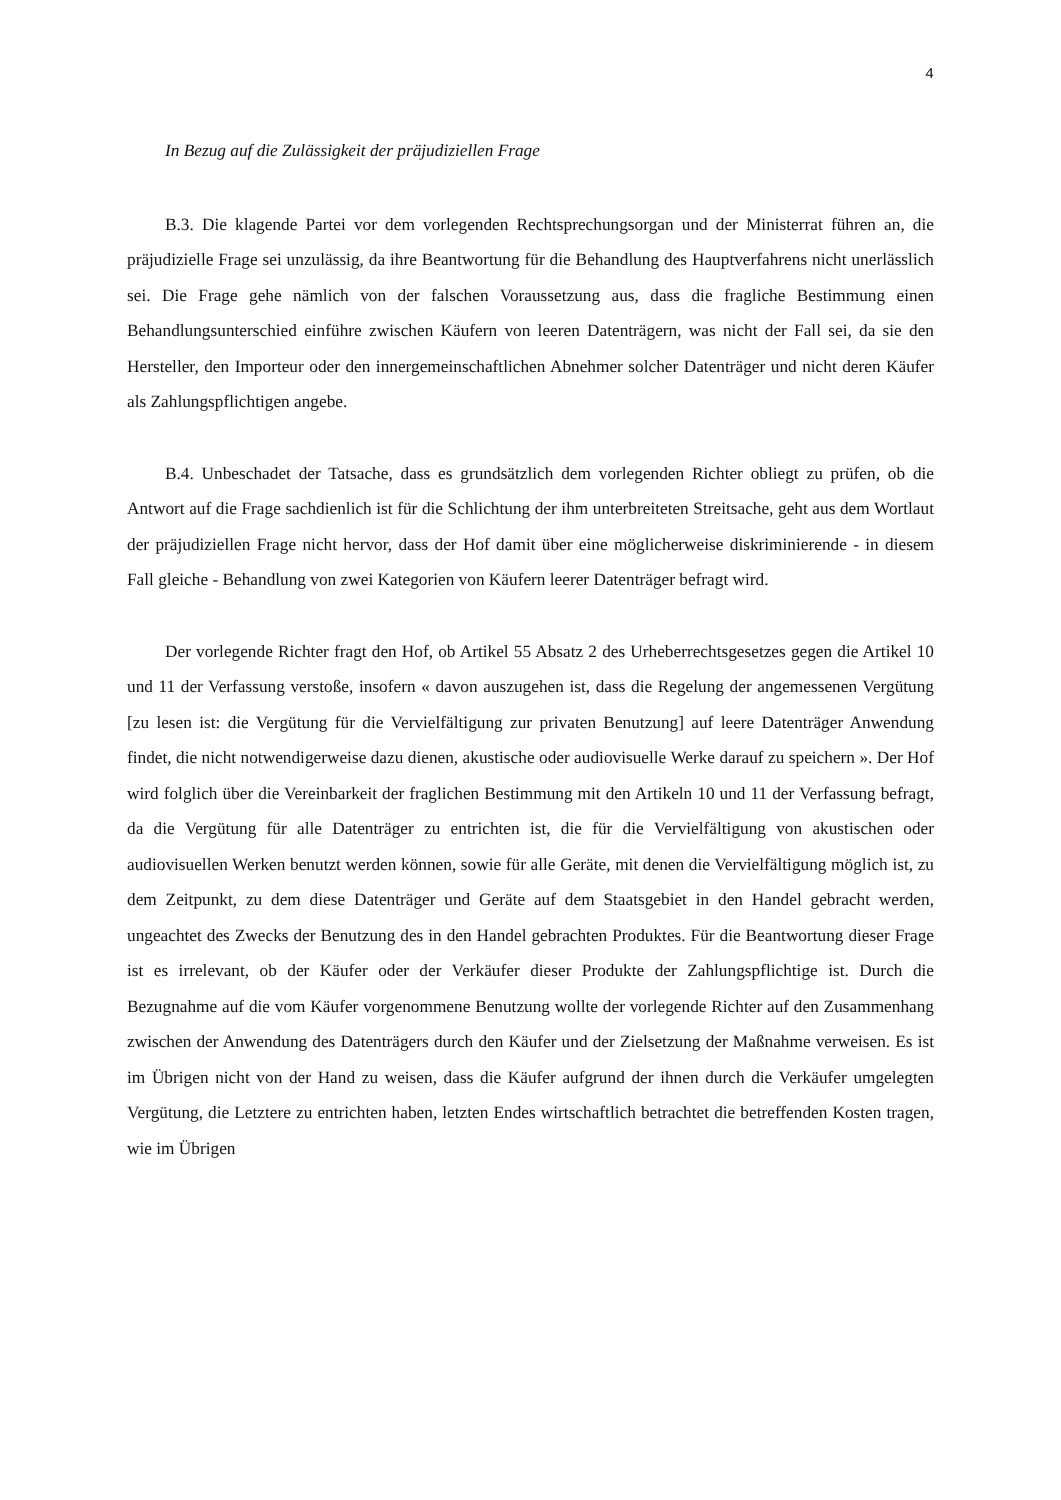4
In Bezug auf die Zulässigkeit der präjudiziellen Frage
B.3. Die klagende Partei vor dem vorlegenden Rechtsprechungsorgan und der Ministerrat führen an, die präjudizielle Frage sei unzulässig, da ihre Beantwortung für die Behandlung des Hauptverfahrens nicht unerlässlich sei. Die Frage gehe nämlich von der falschen Voraussetzung aus, dass die fragliche Bestimmung einen Behandlungsunterschied einführe zwischen Käufern von leeren Datenträgern, was nicht der Fall sei, da sie den Hersteller, den Importeur oder den innergemeinschaftlichen Abnehmer solcher Datenträger und nicht deren Käufer als Zahlungspflichtigen angebe.
B.4. Unbeschadet der Tatsache, dass es grundsätzlich dem vorlegenden Richter obliegt zu prüfen, ob die Antwort auf die Frage sachdienlich ist für die Schlichtung der ihm unterbreiteten Streitsache, geht aus dem Wortlaut der präjudiziellen Frage nicht hervor, dass der Hof damit über eine möglicherweise diskriminierende - in diesem Fall gleiche - Behandlung von zwei Kategorien von Käufern leerer Datenträger befragt wird.
Der vorlegende Richter fragt den Hof, ob Artikel 55 Absatz 2 des Urheberrechtsgesetzes gegen die Artikel 10 und 11 der Verfassung verstoße, insofern « davon auszugehen ist, dass die Regelung der angemessenen Vergütung [zu lesen ist: die Vergütung für die Vervielfältigung zur privaten Benutzung] auf leere Datenträger Anwendung findet, die nicht notwendigerweise dazu dienen, akustische oder audiovisuelle Werke darauf zu speichern ». Der Hof wird folglich über die Vereinbarkeit der fraglichen Bestimmung mit den Artikeln 10 und 11 der Verfassung befragt, da die Vergütung für alle Datenträger zu entrichten ist, die für die Vervielfältigung von akustischen oder audiovisuellen Werken benutzt werden können, sowie für alle Geräte, mit denen die Vervielfältigung möglich ist, zu dem Zeitpunkt, zu dem diese Datenträger und Geräte auf dem Staatsgebiet in den Handel gebracht werden, ungeachtet des Zwecks der Benutzung des in den Handel gebrachten Produktes. Für die Beantwortung dieser Frage ist es irrelevant, ob der Käufer oder der Verkäufer dieser Produkte der Zahlungspflichtige ist. Durch die Bezugnahme auf die vom Käufer vorgenommene Benutzung wollte der vorlegende Richter auf den Zusammenhang zwischen der Anwendung des Datenträgers durch den Käufer und der Zielsetzung der Maßnahme verweisen. Es ist im Übrigen nicht von der Hand zu weisen, dass die Käufer aufgrund der ihnen durch die Verkäufer umgelegten Vergütung, die Letztere zu entrichten haben, letzten Endes wirtschaftlich betrachtet die betreffenden Kosten tragen, wie im Übrigen